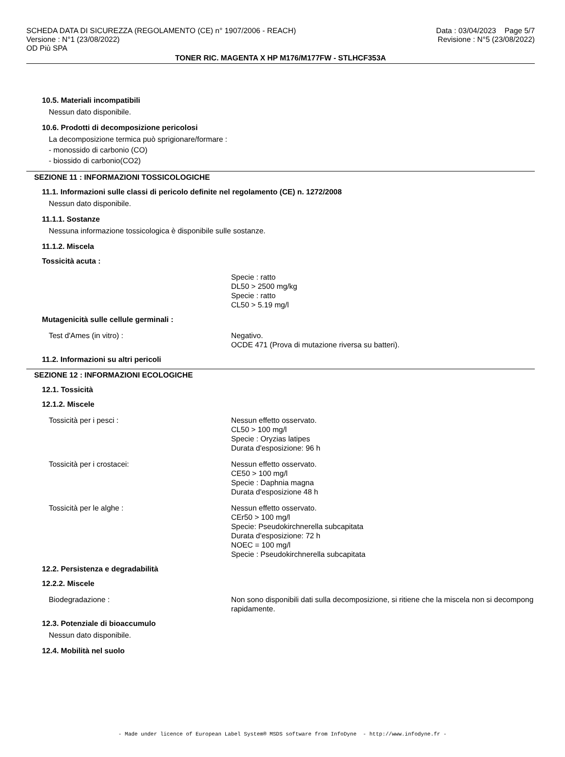SCHEDA DATA DI SICUREZZA (REGOLAMENTO (CE) n° 1907/2006 - REACH) Data : 03/04/2023 Page 5/7
Versione : N°1 (23/08/2022) Revisione : N°5 (23/08/2022)
OD Più SPA
TONER RIC. MAGENTA X HP M176/M177FW - STLHCF353A
10.5. Materiali incompatibili
Nessun dato disponibile.
10.6. Prodotti di decomposizione pericolosi
La decomposizione termica può sprigionare/formare :
- monossido di carbonio (CO)
- biossido di carbonio(CO2)
SEZIONE 11 : INFORMAZIONI TOSSICOLOGICHE
11.1. Informazioni sulle classi di pericolo definite nel regolamento (CE) n. 1272/2008
Nessun dato disponibile.
11.1.1. Sostanze
Nessuna informazione tossicologica è disponibile sulle sostanze.
11.1.2. Miscela
Tossicità acuta :
Specie : ratto
DL50 > 2500 mg/kg
Specie : ratto
CL50 > 5.19 mg/l
Mutagenicità sulle cellule germinali :
Test d'Ames (in vitro) : Negativo.
OCDE 471 (Prova di mutazione riversa su batteri).
11.2. Informazioni su altri pericoli
SEZIONE 12 : INFORMAZIONI ECOLOGICHE
12.1. Tossicità
12.1.2. Miscele
Tossicità per i pesci : Nessun effetto osservato.
CL50 > 100 mg/l
Specie : Oryzias latipes
Durata d'esposizione: 96 h
Tossicità per i crostacei: Nessun effetto osservato.
CE50 > 100 mg/l
Specie : Daphnia magna
Durata d'esposizione 48 h
Tossicità per le alghe : Nessun effetto osservato.
CEr50 > 100 mg/l
Specie: Pseudokirchnerella subcapitata
Durata d'esposizione: 72 h
NOEC = 100 mg/l
Specie : Pseudokirchnerella subcapitata
12.2. Persistenza e degradabilità
12.2.2. Miscele
Biodegradazione : Non sono disponibili dati sulla decomposizione, si ritiene che la miscela non si decompong
rapidamente.
12.3. Potenziale di bioaccumulo
Nessun dato disponibile.
12.4. Mobilità nel suolo
- Made under licence of European Label System® MSDS software from InfoDyne - http://www.infodyne.fr -